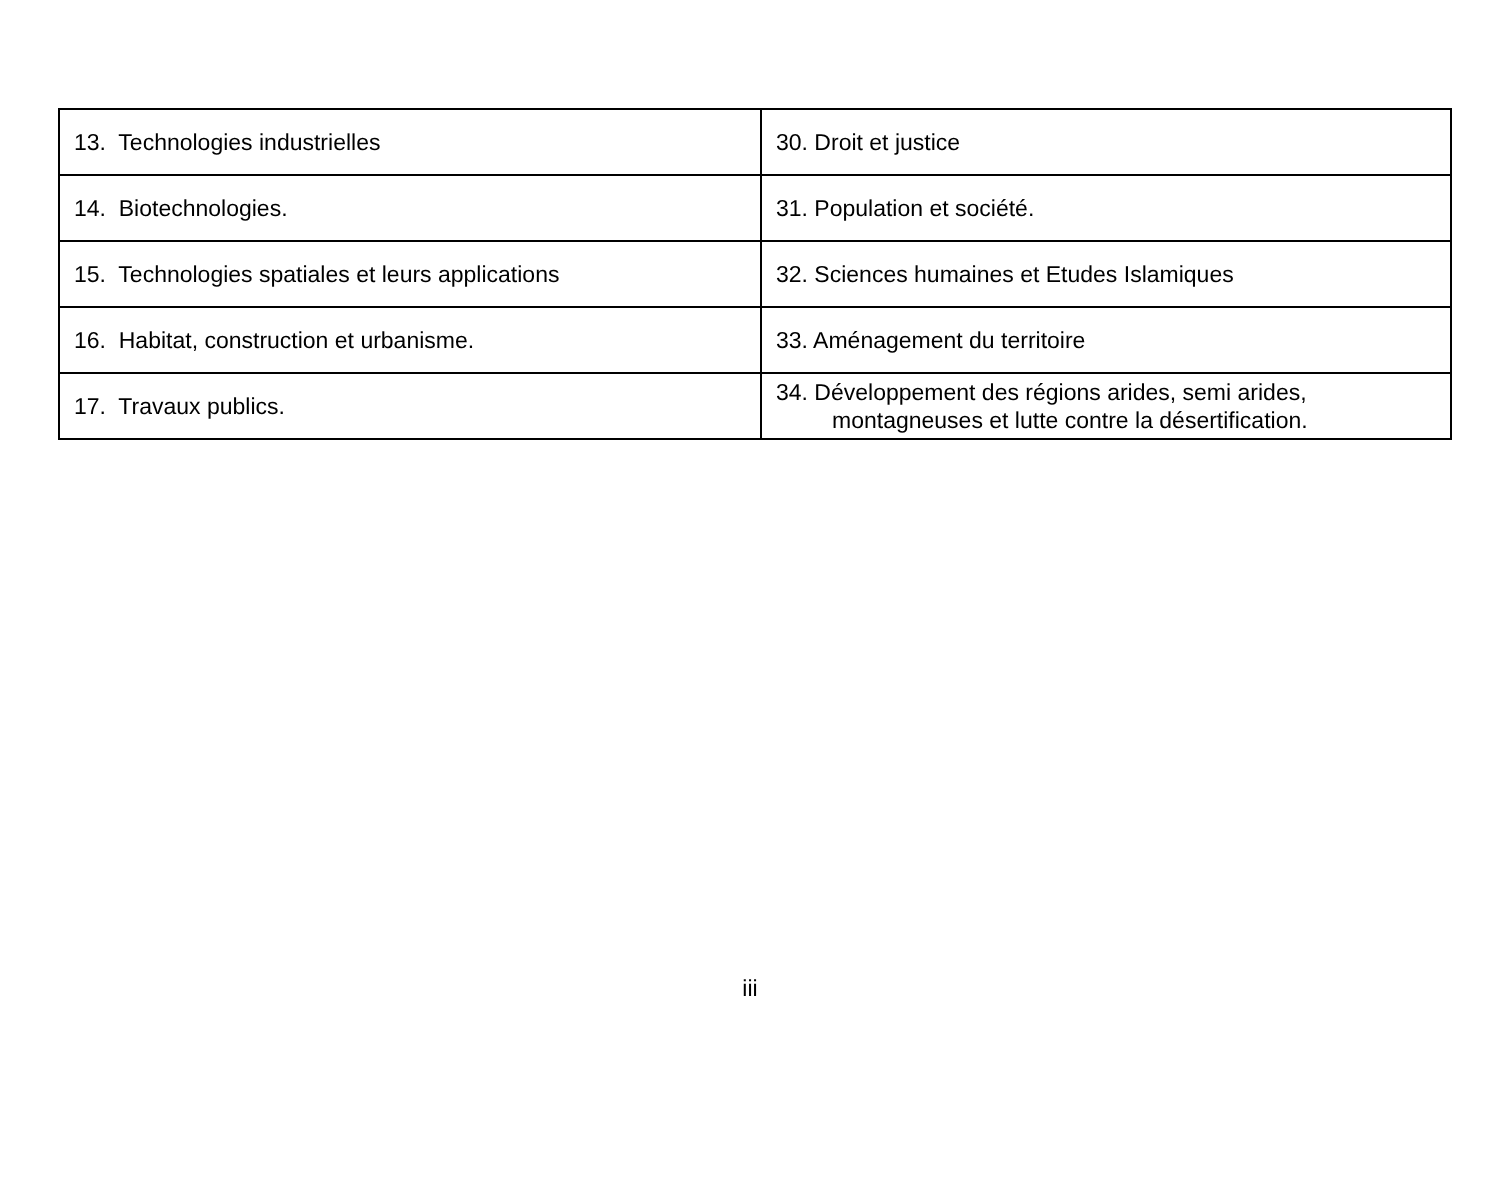| 13. Technologies industrielles | 30. Droit et justice |
| 14. Biotechnologies. | 31. Population et société. |
| 15. Technologies spatiales et leurs applications | 32. Sciences humaines et Etudes Islamiques |
| 16. Habitat, construction et urbanisme. | 33. Aménagement du territoire |
| 17. Travaux publics. | 34. Développement des régions arides, semi arides, montagneuses et lutte contre la désertification. |
iii